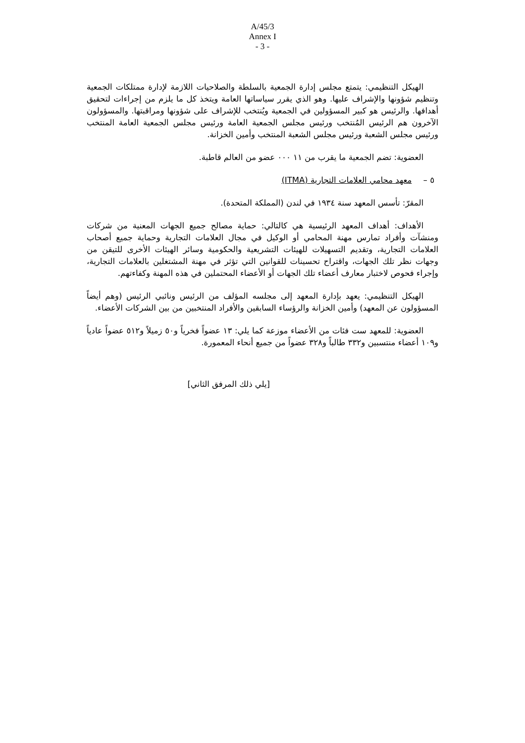A/45/3
Annex I
- 3 -
الهيكل التنظيمي: يتمتع مجلس إدارة الجمعية بالسلطة والصلاحيات اللازمة لإدارة ممتلكات الجمعية وتنظيم شؤونها والإشراف عليها. وهو الذي يقرر سياساتها العامة ويتخذ كل ما يلزم من إجراءات لتحقيق أهدافها. والرئيس هو كبير المسؤولين في الجمعية ويُنتخب للإشراف على شؤونها ومراقبتها. والمسؤولون الآخرون هم الرئيس المُنتخب ورئيس مجلس الجمعية العامة ورئيس مجلس الجمعية العامة المنتخب ورئيس مجلس الشعبة ورئيس مجلس الشعبة المنتخب وأمين الخزانة.
العضوية: تضم الجمعية ما يقرب من ١١ ٠٠٠ عضو من العالم قاطبة.
٥ – معهد محامي العلامات التجارية (ITMA)
المقرّ: تأسس المعهد سنة ١٩٣٤ في لندن (المملكة المتحدة).
الأهداف: أهداف المعهد الرئيسية هي كالتالي: حماية مصالح جميع الجهات المعنية من شركات ومنشآت وأفراد تمارس مهنة المحامي أو الوكيل في مجال العلامات التجارية وحماية جميع أصحاب العلامات التجارية، وتقديم التسهيلات للهيئات التشريعية والحكومية وسائر الهيئات الأخرى للتيقن من وجهات نظر تلك الجهات، واقتراح تحسينات للقوانين التي تؤثر في مهنة المشتغلين بالعلامات التجارية، وإجراء فحوص لاختبار معارف أعضاء تلك الجهات أو الأعضاء المحتملين في هذه المهنة وكفاءتهم.
الهيكل التنظيمي: يعهد بإدارة المعهد إلى مجلسه المؤلف من الرئيس ونائبي الرئيس (وهم أيضاً المسؤولون عن المعهد) وأمين الخزانة والرؤساء السابقين والأفراد المنتخبين من بين الشركات الأعضاء.
العضوية: للمعهد ست فئات من الأعضاء موزعة كما يلي: ١٣ عضواً فخرياً و٥٠ زميلاً و٥١٢ عضواً عادياً و١٠٩ أعضاء منتسبين و٣٣٢ طالباً و٣٢٨ عضواً من جميع أنحاء المعمورة.
[يلي ذلك المرفق الثاني]